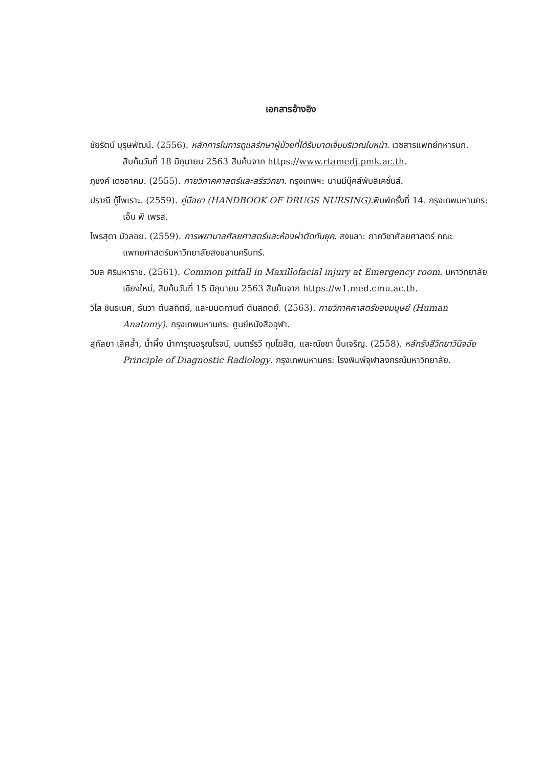เอกสารอ้างอิง
ชัยรัตน์ บุรุษพัฒน์. (2556). หลักการในการดูแลรักษาผู้ป่วยที่ได้รับบาดเจ็บบริเวณใบหน้า. เวชสารแพทย์ทหารบก. สืบค้นวันที่ 18 มิถุนายน 2563 สืบค้นจาก https://www.rtamedj.pmk.ac.th.
ภุชงค์ เดชอาคม. (2555). กายวิภาคศาสตร์และสรีรวิทยา. กรุงเทพฯ: นานมีบุ๊คส์พับลิเคชั่นส์.
ปราณี ทู้ไพเราะ. (2559). คู่มือยา (HANDBOOK OF DRUGS NURSING). พิมพ์ครั้งที่ 14. กรุงเทพมหานคร: เอ็น พี เพรส.
ไพรสุดา บัวลอย. (2559). การพยาบาลศัลยศาสตร์และห้องผ่าตัดทันยุค. สงขลา: ภาควิชาศัลยศาสตร์ คณะแพทยศาสตร์มหาวิทยาลัยสงขลานครินทร์.
วิมล ศิริมหาราช. (2561). Common pitfall in Maxillofacial injury at Emergency room. มหาวิทยาลัยเชียงใหม่, สืบค้นวันที่ 15 มิถุนายน 2563 สืบค้นจาก https://w1.med.cmu.ac.th.
วิไล ชินธเนศ, ธันวา ตันสถิตย์, และมนตกานต์ ตันสถตย์. (2563). กายวิภาคศาสตร์ของมนุษย์ (Human Anatomy). กรุงเทพมหานคร: ศูนย์หนังสือจุฬา.
สุกัลยา เลิศล้ำ, น้ำผึ้ง นำการุณอรุณโรจน์, มนตร์รวี ทุมโฆสิต, และณัชชา ปิ่นเจริญ. (2558). หลักรังสีวิทยาวินิจฉัย Principle of Diagnostic Radiology. กรุงเทพมหานคร: โรงพิมพ์จุฬาลงกรณ์มหาวิทยาลัย.